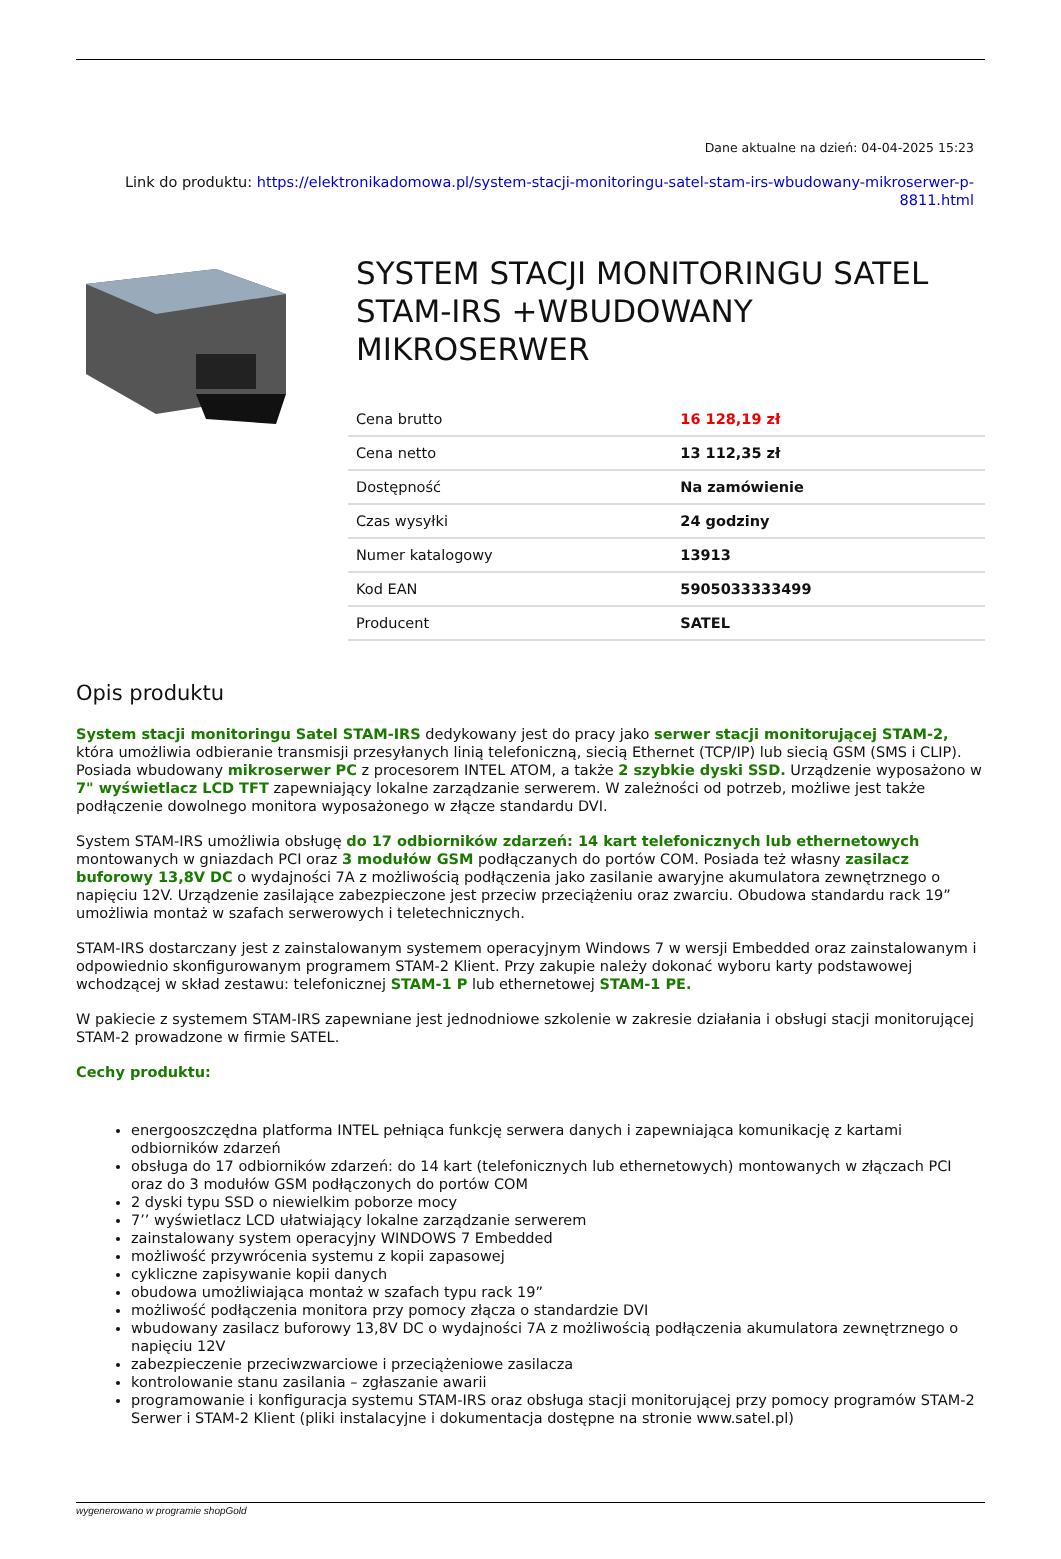Dane aktualne na dzień: 04-04-2025 15:23
Link do produktu: https://elektronikadomowa.pl/system-stacji-monitoringu-satel-stam-irs-wbudowany-mikroserwer-p-8811.html
SYSTEM STACJI MONITORINGU SATEL STAM-IRS +WBUDOWANY MIKROSERWER
| Cena brutto | 16 128,19 zł |
| Cena netto | 13 112,35 zł |
| Dostępność | Na zamówienie |
| Czas wysyłki | 24 godziny |
| Numer katalogowy | 13913 |
| Kod EAN | 5905033333499 |
| Producent | SATEL |
Opis produktu
System stacji monitoringu Satel STAM-IRS dedykowany jest do pracy jako serwer stacji monitorującej STAM-2, która umożliwia odbieranie transmisji przesyłanych linią telefoniczną, siecią Ethernet (TCP/IP) lub siecią GSM (SMS i CLIP). Posiada wbudowany mikroserwer PC z procesorem INTEL ATOM, a także 2 szybkie dyski SSD. Urządzenie wyposażono w 7" wyświetlacz LCD TFT zapewniający lokalne zarządzanie serwerem. W zależności od potrzeb, możliwe jest także podłączenie dowolnego monitora wyposażonego w złącze standardu DVI.
System STAM-IRS umożliwia obsługę do 17 odbiorników zdarzeń: 14 kart telefonicznych lub ethernetowych montowanych w gniazdach PCI oraz 3 modułów GSM podłączanych do portów COM. Posiada też własny zasilacz buforowy 13,8V DC o wydajności 7A z możliwością podłączenia jako zasilanie awaryjne akumulatora zewnętrznego o napięciu 12V. Urządzenie zasilające zabezpieczone jest przeciw przeciążeniu oraz zwarciu. Obudowa standardu rack 19” umożliwia montaż w szafach serwerowych i teletechnicznych.
STAM-IRS dostarczany jest z zainstalowanym systemem operacyjnym Windows 7 w wersji Embedded oraz zainstalowanym i odpowiednio skonfigurowanym programem STAM-2 Klient. Przy zakupie należy dokonać wyboru karty podstawowej wchodzącej w skład zestawu: telefonicznej STAM-1 P lub ethernetowej STAM-1 PE.
W pakiecie z systemem STAM-IRS zapewniane jest jednodniowe szkolenie w zakresie działania i obsługi stacji monitorującej STAM-2 prowadzone w firmie SATEL.
Cechy produktu:
energooszczędna platforma INTEL pełniąca funkcję serwera danych i zapewniająca komunikację z kartami odbiorników zdarzeń
obsługa do 17 odbiorników zdarzeń: do 14 kart (telefonicznych lub ethernetowych) montowanych w złączach PCI oraz do 3 modułów GSM podłączonych do portów COM
2 dyski typu SSD o niewielkim poborze mocy
7’’ wyświetlacz LCD ułatwiający lokalne zarządzanie serwerem
zainstalowany system operacyjny WINDOWS 7 Embedded
możliwość przywrócenia systemu z kopii zapasowej
cykliczne zapisywanie kopii danych
obudowa umożliwiająca montaż w szafach typu rack 19”
możliwość podłączenia monitora przy pomocy złącza o standardzie DVI
wbudowany zasilacz buforowy 13,8V DC o wydajności 7A z możliwością podłączenia akumulatora zewnętrznego o napięciu 12V
zabezpieczenie przeciwzwarciowe i przeciążeniowe zasilacza
kontrolowanie stanu zasilania – zgłaszanie awarii
programowanie i konfiguracja systemu STAM-IRS oraz obsługa stacji monitorującej przy pomocy programów STAM-2 Serwer i STAM-2 Klient (pliki instalacyjne i dokumentacja dostępne na stronie www.satel.pl)
wygenerowano w programie shopGold